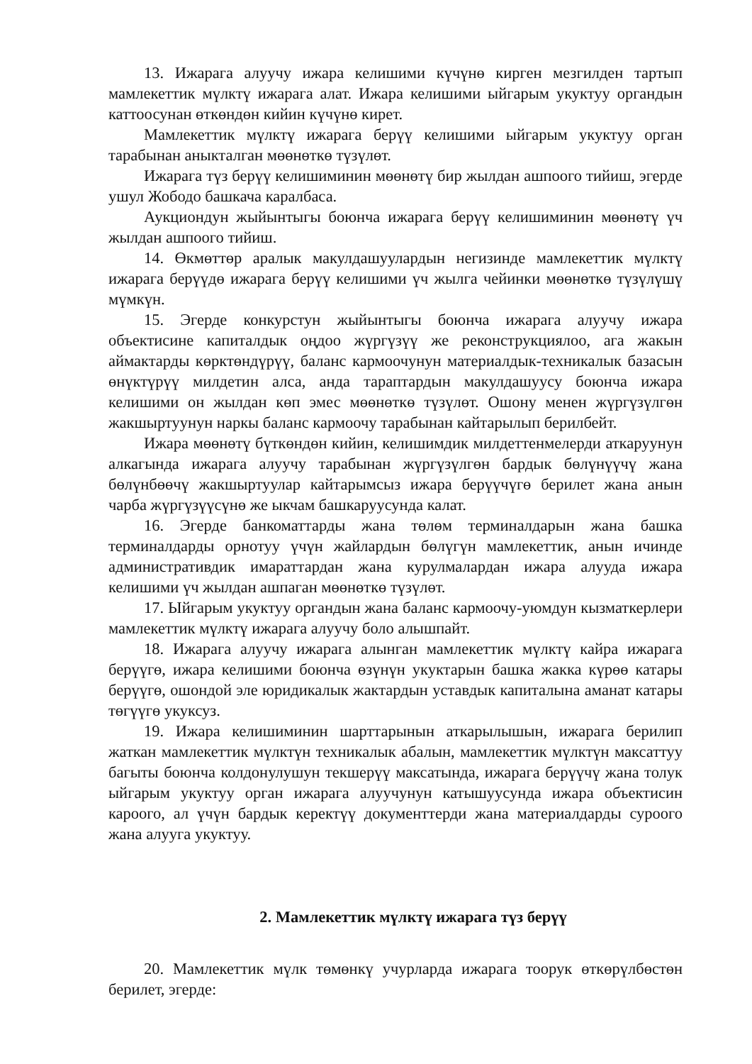13. Ижарага алуучу ижара келишими күчүнө кирген мезгилден тартып мамлекеттик мүлктү ижарага алат. Ижара келишими ыйгарым укуктуу органдын каттоосунан өткөндөн кийин күчүнө кирет.
Мамлекеттик мүлктү ижарага берүү келишими ыйгарым укуктуу орган тарабынан аныкталган мөөнөткө түзүлөт.
Ижарага түз берүү келишиминин мөөнөтү бир жылдан ашпоого тийиш, эгерде ушул Жободо башкача каралбаса.
Аукциондун жыйынтыгы боюнча ижарага берүү келишиминин мөөнөтү үч жылдан ашпоого тийиш.
14. Өкмөттөр аралык макулдашуулардын негизинде мамлекеттик мүлктү ижарага берүүдө ижарага берүү келишими үч жылга чейинки мөөнөткө түзүлүшү мүмкүн.
15. Эгерде конкурстун жыйынтыгы боюнча ижарага алуучу ижара объектисине капиталдык оңдоо жүргүзүү же реконструкциялоо, ага жакын аймактарды көрктөндүрүү, баланс кармоочунун материалдык-техникалык базасын өнүктүрүү милдетин алса, анда тараптардын макулдашуусу боюнча ижара келишими он жылдан көп эмес мөөнөткө түзүлөт. Ошону менен жүргүзүлгөн жакшыртуунун наркы баланс кармоочу тарабынан кайтарылып берилбейт.
Ижара мөөнөтү бүткөндөн кийин, келишимдик милдеттенмелерди аткаруунун алкагында ижарага алуучу тарабынан жүргүзүлгөн бардык бөлүнүүчү жана бөлүнбөөчү жакшыртуулар кайтарымсыз ижара берүүчүгө берилет жана анын чарба жүргүзүүсүнө же ыкчам башкаруусунда калат.
16. Эгерде банкоматтарды жана төлөм терминалдарын жана башка терминалдарды орнотуу үчүн жайлардын бөлүгүн мамлекеттик, анын ичинде административдик имараттардан жана курулмалардан ижара алууда ижара келишими үч жылдан ашпаган мөөнөткө түзүлөт.
17. Ыйгарым укуктуу органдын жана баланс кармоочу-уюмдун кызматкерлери мамлекеттик мүлктү ижарага алуучу боло алышпайт.
18. Ижарага алуучу ижарага алынган мамлекеттик мүлктү кайра ижарага берүүгө, ижара келишими боюнча өзүнүн укуктарын башка жакка күрөө катары берүүгө, ошондой эле юридикалык жактардын уставдык капиталына аманат катары төгүүгө укуксуз.
19. Ижара келишиминин шарттарынын аткарылышын, ижарага берилип жаткан мамлекеттик мүлктүн техникалык абалын, мамлекеттик мүлктүн максаттуу багыты боюнча колдонулушун текшерүү максатында, ижарага берүүчү жана толук ыйгарым укуктуу орган ижарага алуучунун катышуусунда ижара объектисин кароого, ал үчүн бардык керектүү документтерди жана материалдарды суроого жана алууга укуктуу.
2. Мамлекеттик мүлктү ижарага түз берүү
20. Мамлекеттик мүлк төмөнкү учурларда ижарага тоорук өткөрүлбөстөн берилет, эгерде: